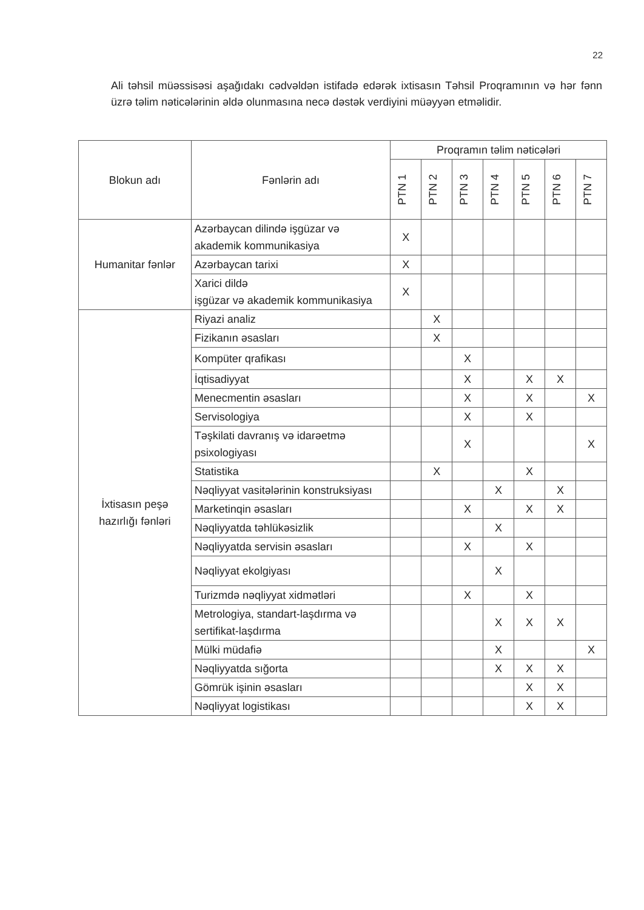22
Ali təhsil müəssisəsi aşağıdakı cədvəldən istifadə edərək ixtisasın Təhsil Proqramının və hər fənn üzrə təlim nəticələrinin əldə olunmasına necə dəstək verdiyini müəyyən etməlidir.
| Blokun adı | Fənlərin adı | Proqramın təlim nəticələri | | | | | | |
| --- | --- | --- | --- | --- | --- | --- | --- | --- |
| | | PTN 1 | PTN 2 | PTN 3 | PTN 4 | PTN 5 | PTN 6 | PTN 7 |
| Humanitar fənlər | Azərbaycan dilində işgüzar və akademik kommunikasiya | X | | | | | | |
| | Azərbaycan tarixi | X | | | | | | |
| | Xarici dildə işgüzar və akademik kommunikasiya | X | | | | | | |
| İxtisasın peşə hazırlığı fənləri | Riyazi analiz | | X | | | | | |
| | Fizikanın əsasları | | X | | | | | |
| | Kompüter qrafikası | | | X | | | | |
| | İqtisadiyyat | | | X | | X | X | |
| | Menecmentin əsasları | | | X | | X | | X |
| | Servisologiya | | | X | | X | | |
| | Təşkilati davranış və idarəetmə psixologiyası | | | X | | | | X |
| | Statistika | | X | | | X | | |
| | Nəqliyyat vasitələrinin konstruksiyası | | | | X | | X | |
| | Marketinqin əsasları | | | X | | X | X | |
| | Nəqliyyatda təhlükəsizlik | | | | X | | | |
| | Nəqliyyatda servisin əsasları | | | X | | X | | |
| | Nəqliyyat ekolgiyası | | | | X | | | |
| | Turizmdə nəqliyyat xidmətləri | | | X | | X | | |
| | Metrologiya, standart-laşdırma və sertifikat-laşdırma | | | | X | X | X | |
| | Mülki müdafiə | | | | X | | | X |
| | Nəqliyyatda sığorta | | | | X | X | X | |
| | Gömrük işinin əsasları | | | | | X | X | |
| | Nəqliyyat logistikası | | | | | X | X | |